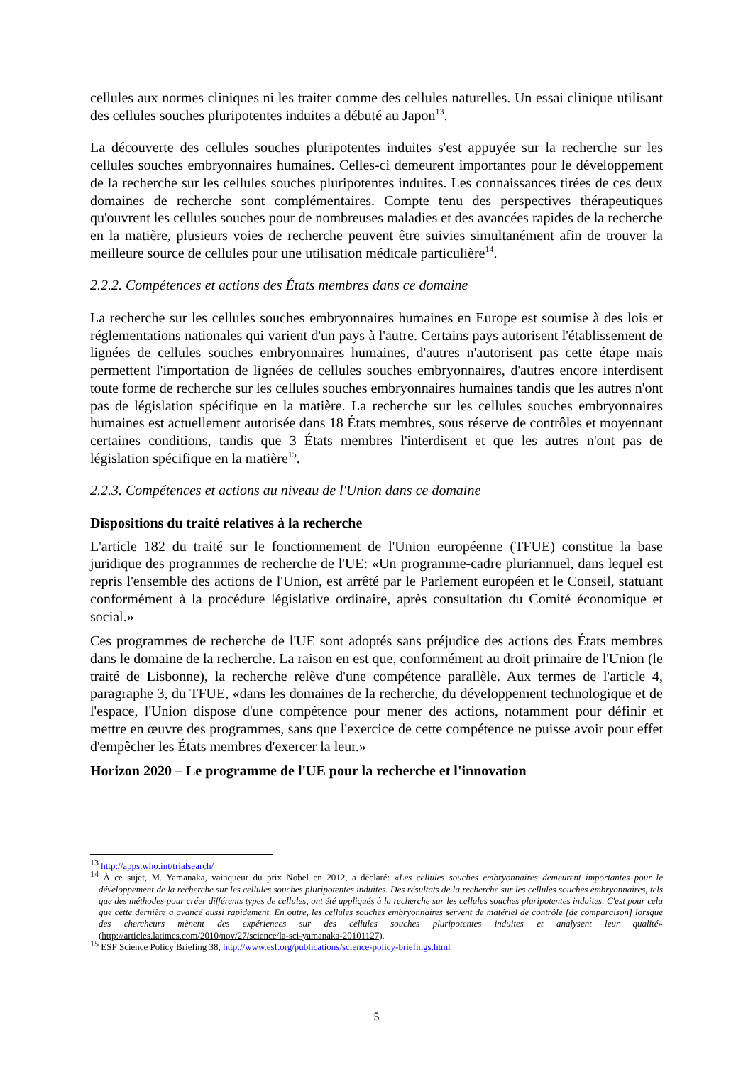cellules aux normes cliniques ni les traiter comme des cellules naturelles. Un essai clinique utilisant des cellules souches pluripotentes induites a débuté au Japon<sup>13</sup>.
La découverte des cellules souches pluripotentes induites s'est appuyée sur la recherche sur les cellules souches embryonnaires humaines. Celles-ci demeurent importantes pour le développement de la recherche sur les cellules souches pluripotentes induites. Les connaissances tirées de ces deux domaines de recherche sont complémentaires. Compte tenu des perspectives thérapeutiques qu'ouvrent les cellules souches pour de nombreuses maladies et des avancées rapides de la recherche en la matière, plusieurs voies de recherche peuvent être suivies simultanément afin de trouver la meilleure source de cellules pour une utilisation médicale particulière<sup>14</sup>.
2.2.2. Compétences et actions des États membres dans ce domaine
La recherche sur les cellules souches embryonnaires humaines en Europe est soumise à des lois et réglementations nationales qui varient d'un pays à l'autre. Certains pays autorisent l'établissement de lignées de cellules souches embryonnaires humaines, d'autres n'autorisent pas cette étape mais permettent l'importation de lignées de cellules souches embryonnaires, d'autres encore interdisent toute forme de recherche sur les cellules souches embryonnaires humaines tandis que les autres n'ont pas de législation spécifique en la matière. La recherche sur les cellules souches embryonnaires humaines est actuellement autorisée dans 18 États membres, sous réserve de contrôles et moyennant certaines conditions, tandis que 3 États membres l'interdisent et que les autres n'ont pas de législation spécifique en la matière<sup>15</sup>.
2.2.3. Compétences et actions au niveau de l'Union dans ce domaine
Dispositions du traité relatives à la recherche
L'article 182 du traité sur le fonctionnement de l'Union européenne (TFUE) constitue la base juridique des programmes de recherche de l'UE: «Un programme-cadre pluriannuel, dans lequel est repris l'ensemble des actions de l'Union, est arrêté par le Parlement européen et le Conseil, statuant conformément à la procédure législative ordinaire, après consultation du Comité économique et social.»
Ces programmes de recherche de l'UE sont adoptés sans préjudice des actions des États membres dans le domaine de la recherche. La raison en est que, conformément au droit primaire de l'Union (le traité de Lisbonne), la recherche relève d'une compétence parallèle. Aux termes de l'article 4, paragraphe 3, du TFUE, «dans les domaines de la recherche, du développement technologique et de l'espace, l'Union dispose d'une compétence pour mener des actions, notamment pour définir et mettre en œuvre des programmes, sans que l'exercice de cette compétence ne puisse avoir pour effet d'empêcher les États membres d'exercer la leur.»
Horizon 2020 – Le programme de l'UE pour la recherche et l'innovation
<sup>13</sup> http://apps.who.int/trialsearch/
<sup>14</sup> À ce sujet, M. Yamanaka, vainqueur du prix Nobel en 2012, a déclaré: «Les cellules souches embryonnaires demeurent importantes pour le développement de la recherche sur les cellules souches pluripotentes induites. Des résultats de la recherche sur les cellules souches embryonnaires, tels que des méthodes pour créer différents types de cellules, ont été appliqués à la recherche sur les cellules souches pluripotentes induites. C'est pour cela que cette dernière a avancé aussi rapidement. En outre, les cellules souches embryonnaires servent de matériel de contrôle [de comparaison] lorsque des chercheurs mènent des expériences sur des cellules souches pluripotentes induites et analysent leur qualité» (http://articles.latimes.com/2010/nov/27/science/la-sci-yamanaka-20101127).
<sup>15</sup> ESF Science Policy Briefing 38, http://www.esf.org/publications/science-policy-briefings.html
5